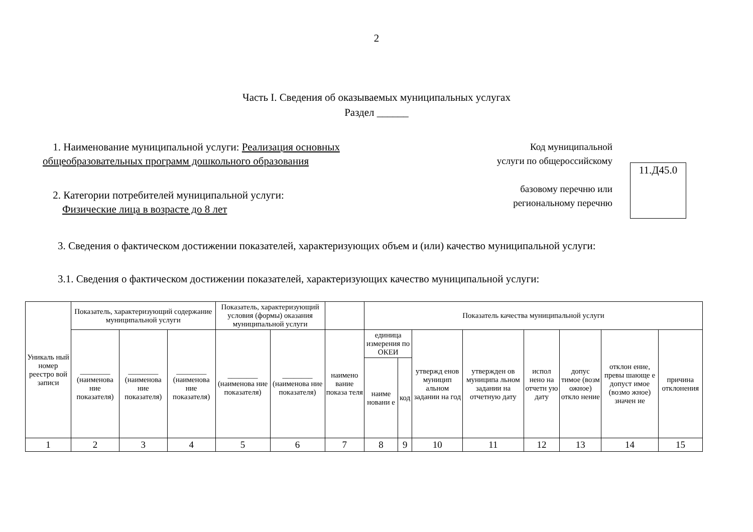2
Часть I. Сведения об оказываемых муниципальных услугах
Раздел ______
1. Наименование муниципальной услуги: Реализация основных
общеобразовательных программ дошкольного образования
2. Категории потребителей муниципальной услуги:
Физические лица в возрасте до 8 лет
Код муниципальной
услуги по общероссийскому
базовому перечню или
региональному перечню
11.Д45.0
3. Сведения о фактическом достижении показателей, характеризующих объем и (или) качество муниципальной услуги:
3.1. Сведения о фактическом достижении показателей, характеризующих качество муниципальной услуги:
| Уникаль ный номер реестро вой записи | Показатель, характеризующий содержание муниципальной услуги | | | Показатель, характеризующий условия (формы) оказания муниципальной услуги | | | Показатель качества муниципальной услуги | | | | | | | |
| --- | --- | --- | --- | --- | --- | --- | --- | --- | --- | --- | --- | --- | --- | --- |
| | ________ (наименова ние показателя) | ________ (наименова ние показателя) | ________ (наименова ние показателя) | ________ (наименова ние показателя) | ________ (наименова ние показателя) | наимено вание показа теля | единица измерения по ОКЕИ | | утвержд енов муницип альном задании на год | утвержден ов муниципа льном задании на отчетную дату | испол нено на отчетн ую дату | допус тимое (возм ожное) откло нение | отклон ение, превы шающе е допуст имое (возмо жное) значен ие | причина отклонения |
| | | | | | | | наиме новани е | код | | | | | | |
| 1 | 2 | 3 | 4 | 5 | 6 | 7 | 8 | 9 | 10 | 11 | 12 | 13 | 14 | 15 |